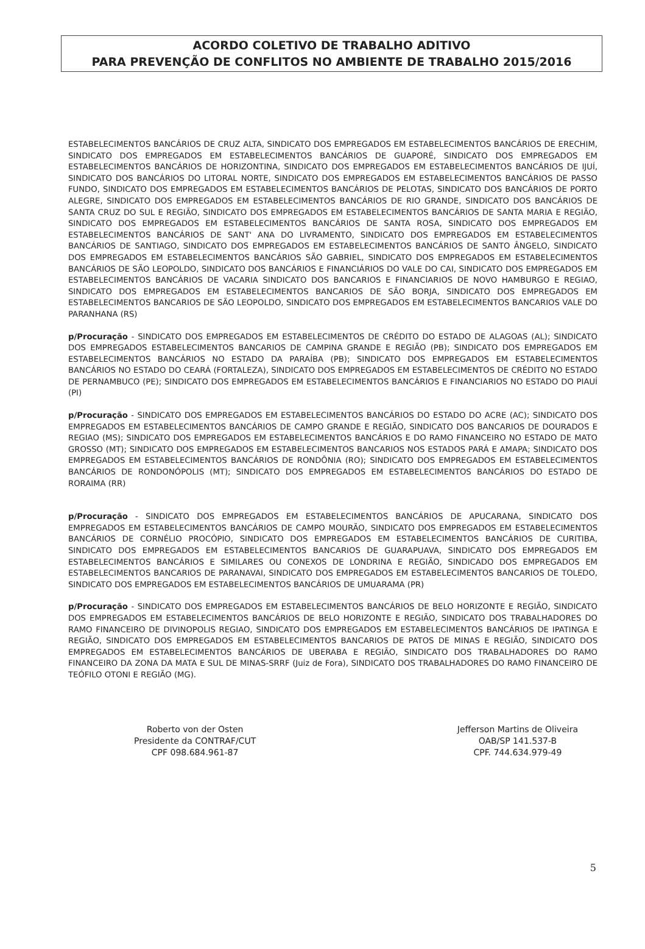ACORDO COLETIVO DE TRABALHO ADITIVO
PARA PREVENÇÃO DE CONFLITOS NO AMBIENTE DE TRABALHO 2015/2016
ESTABELECIMENTOS BANCÁRIOS DE CRUZ ALTA, SINDICATO DOS EMPREGADOS EM ESTABELECIMENTOS BANCÁRIOS DE ERECHIM, SINDICATO DOS EMPREGADOS EM ESTABELECIMENTOS BANCÁRIOS DE GUAPORÉ, SINDICATO DOS EMPREGADOS EM ESTABELECIMENTOS BANCÁRIOS DE HORIZONTINA, SINDICATO DOS EMPREGADOS EM ESTABELECIMENTOS BANCÁRIOS DE IJUÍ, SINDICATO DOS BANCÁRIOS DO LITORAL NORTE, SINDICATO DOS EMPREGADOS EM ESTABELECIMENTOS BANCÁRIOS DE PASSO FUNDO, SINDICATO DOS EMPREGADOS EM ESTABELECIMENTOS BANCÁRIOS DE PELOTAS, SINDICATO DOS BANCÁRIOS DE PORTO ALEGRE, SINDICATO DOS EMPREGADOS EM ESTABELECIMENTOS BANCÁRIOS DE RIO GRANDE, SINDICATO DOS BANCÁRIOS DE SANTA CRUZ DO SUL E REGIÃO, SINDICATO DOS EMPREGADOS EM ESTABELECIMENTOS BANCÁRIOS DE SANTA MARIA E REGIÃO, SINDICATO DOS EMPREGADOS EM ESTABELECIMENTOS BANCÁRIOS DE SANTA ROSA, SINDICATO DOS EMPREGADOS EM ESTABELECIMENTOS BANCÁRIOS DE SANT' ANA DO LIVRAMENTO, SINDICATO DOS EMPREGADOS EM ESTABELECIMENTOS BANCÁRIOS DE SANTIAGO, SINDICATO DOS EMPREGADOS EM ESTABELECIMENTOS BANCÁRIOS DE SANTO ÂNGELO, SINDICATO DOS EMPREGADOS EM ESTABELECIMENTOS BANCÁRIOS SÃO GABRIEL, SINDICATO DOS EMPREGADOS EM ESTABELECIMENTOS BANCÁRIOS DE SÃO LEOPOLDO, SINDICATO DOS BANCÁRIOS E FINANCIÁRIOS DO VALE DO CAI, SINDICATO DOS EMPREGADOS EM ESTABELECIMENTOS BANCÁRIOS DE VACARIA SINDICATO DOS BANCARIOS E FINANCIARIOS DE NOVO HAMBURGO E REGIAO, SINDICATO DOS EMPREGADOS EM ESTABELECIMENTOS BANCARIOS DE SÃO BORJA, SINDICATO DOS EMPREGADOS EM ESTABELECIMENTOS BANCARIOS DE SÃO LEOPOLDO, SINDICATO DOS EMPREGADOS EM ESTABELECIMENTOS BANCARIOS VALE DO PARANHANA (RS)
p/Procuração - SINDICATO DOS EMPREGADOS EM ESTABELECIMENTOS DE CRÉDITO DO ESTADO DE ALAGOAS (AL); SINDICATO DOS EMPREGADOS ESTABELECIMENTOS BANCARIOS DE CAMPINA GRANDE E REGIÃO (PB); SINDICATO DOS EMPREGADOS EM ESTABELECIMENTOS BANCÁRIOS NO ESTADO DA PARAÍBA (PB); SINDICATO DOS EMPREGADOS EM ESTABELECIMENTOS BANCÁRIOS NO ESTADO DO CEARÁ (FORTALEZA), SINDICATO DOS EMPREGADOS EM ESTABELECIMENTOS DE CRÉDITO NO ESTADO DE PERNAMBUCO (PE); SINDICATO DOS EMPREGADOS EM ESTABELECIMENTOS BANCÁRIOS E FINANCIARIOS NO ESTADO DO PIAUÍ (PI)
p/Procuração - SINDICATO DOS EMPREGADOS EM ESTABELECIMENTOS BANCÁRIOS DO ESTADO DO ACRE (AC); SINDICATO DOS EMPREGADOS EM ESTABELECIMENTOS BANCÁRIOS DE CAMPO GRANDE E REGIÃO, SINDICATO DOS BANCARIOS DE DOURADOS E REGIAO (MS); SINDICATO DOS EMPREGADOS EM ESTABELECIMENTOS BANCÁRIOS E DO RAMO FINANCEIRO NO ESTADO DE MATO GROSSO (MT); SINDICATO DOS EMPREGADOS EM ESTABELECIMENTOS BANCARIOS NOS ESTADOS PARÁ E AMAPA; SINDICATO DOS EMPREGADOS EM ESTABELECIMENTOS BANCÁRIOS DE RONDÔNIA (RO); SINDICATO DOS EMPREGADOS EM ESTABELECIMENTOS BANCÁRIOS DE RONDONÓPOLIS (MT); SINDICATO DOS EMPREGADOS EM ESTABELECIMENTOS BANCÁRIOS DO ESTADO DE RORAIMA (RR)
p/Procuração - SINDICATO DOS EMPREGADOS EM ESTABELECIMENTOS BANCÁRIOS DE APUCARANA, SINDICATO DOS EMPREGADOS EM ESTABELECIMENTOS BANCÁRIOS DE CAMPO MOURÃO, SINDICATO DOS EMPREGADOS EM ESTABELECIMENTOS BANCÁRIOS DE CORNÉLIO PROCÓPIO, SINDICATO DOS EMPREGADOS EM ESTABELECIMENTOS BANCÁRIOS DE CURITIBA, SINDICATO DOS EMPREGADOS EM ESTABELECIMENTOS BANCARIOS DE GUARAPUAVA, SINDICATO DOS EMPREGADOS EM ESTABELECIMENTOS BANCÁRIOS E SIMILARES OU CONEXOS DE LONDRINA E REGIÃO, SINDICADO DOS EMPREGADOS EM ESTABELECIMENTOS BANCARIOS DE PARANAVAI, SINDICATO DOS EMPREGADOS EM ESTABELECIMENTOS BANCARIOS DE TOLEDO, SINDICATO DOS EMPREGADOS EM ESTABELECIMENTOS BANCÁRIOS DE UMUARAMA (PR)
p/Procuração - SINDICATO DOS EMPREGADOS EM ESTABELECIMENTOS BANCÁRIOS DE BELO HORIZONTE E REGIÃO, SINDICATO DOS EMPREGADOS EM ESTABELECIMENTOS BANCÁRIOS DE BELO HORIZONTE E REGIÃO, SINDICATO DOS TRABALHADORES DO RAMO FINANCEIRO DE DIVINOPOLIS REGIAO, SINDICATO DOS EMPREGADOS EM ESTABELECIMENTOS BANCÁRIOS DE IPATINGA E REGIÃO, SINDICATO DOS EMPREGADOS EM ESTABELECIMENTOS BANCARIOS DE PATOS DE MINAS E REGIÃO, SINDICATO DOS EMPREGADOS EM ESTABELECIMENTOS BANCÁRIOS DE UBERABA E REGIÃO, SINDICATO DOS TRABALHADORES DO RAMO FINANCEIRO DA ZONA DA MATA E SUL DE MINAS-SRRF (Juiz de Fora), SINDICATO DOS TRABALHADORES DO RAMO FINANCEIRO DE TEÓFILO OTONI E REGIÃO (MG).
Roberto von der Osten
Presidente da CONTRAF/CUT
CPF 098.684.961-87
Jefferson Martins de Oliveira
OAB/SP 141.537-B
CPF. 744.634.979-49
5